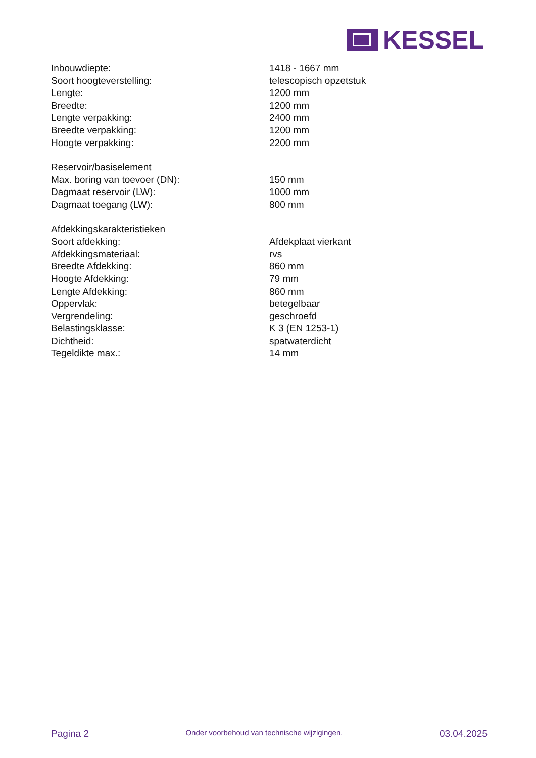KESSEL
| Inbouwdiepte: | 1418 - 1667 mm |
| Soort hoogteverstelling: | telescopisch opzetstuk |
| Lengte: | 1200 mm |
| Breedte: | 1200 mm |
| Lengte verpakking: | 2400 mm |
| Breedte verpakking: | 1200 mm |
| Hoogte verpakking: | 2200 mm |
| Reservoir/basiselement | |
| Max. boring van toevoer (DN): | 150 mm |
| Dagmaat reservoir (LW): | 1000 mm |
| Dagmaat toegang (LW): | 800 mm |
| Afdekkingskarakteristieken | |
| Soort afdekking: | Afdekplaat vierkant |
| Afdekkingsmateriaal: | rvs |
| Breedte Afdekking: | 860 mm |
| Hoogte Afdekking: | 79 mm |
| Lengte Afdekking: | 860 mm |
| Oppervlak: | betegelbaar |
| Vergrendeling: | geschroefd |
| Belastingsklasse: | K 3 (EN 1253-1) |
| Dichtheid: | spatwaterdicht |
| Tegeldikte max.: | 14 mm |
Pagina 2 Onder voorbehoud van technische wijzigingen. 03.04.2025